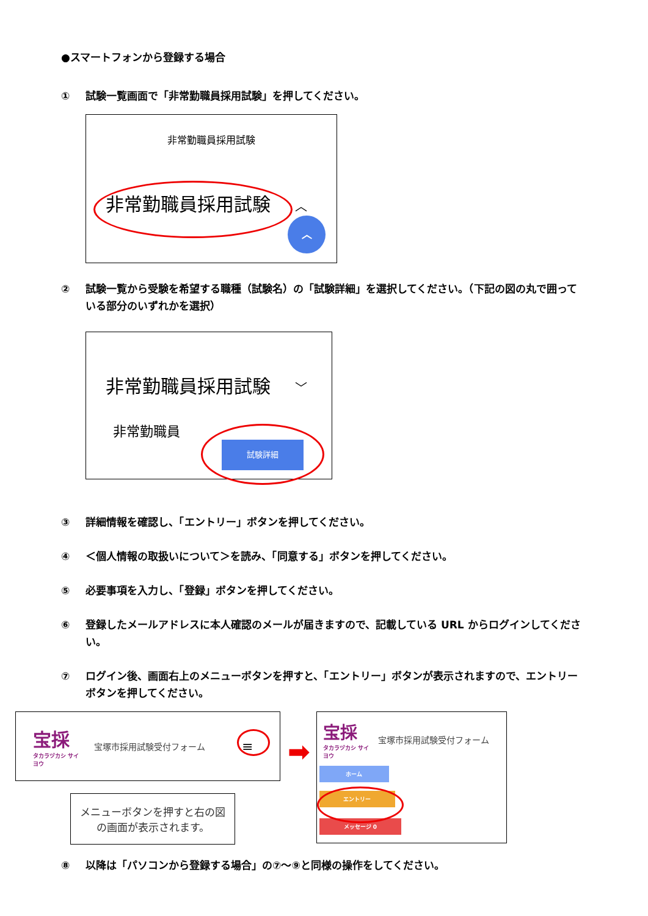●スマートフォンから登録する場合
① 試験一覧画面で「非常勤職員採用試験」を押してください。
非常勤職員採用試験
非常勤職員採用試験 ︿
︿
② 試験一覧から受験を希望する職種（試験名）の「試験詳細」を選択してください。（下記の図の丸で囲っている部分のいずれかを選択）
非常勤職員採用試験 ﹀
非常勤職員
試験詳細
③ 詳細情報を確認し、「エントリー」ボタンを押してください。
④ ＜個人情報の取扱いについて＞を読み、「同意する」ボタンを押してください。
⑤ 必要事項を入力し、「登録」ボタンを押してください。
⑥ 登録したメールアドレスに本人確認のメールが届きますので、記載している URL からログインしてください。
⑦ ログイン後、画面右上のメニューボタンを押すと、「エントリー」ボタンが表示されますので、エントリーボタンを押してください。
宝採
タカラヅカシ サイヨウ
宝塚市採用試験受付フォーム
≡
メニューボタンを押すと右の図の画面が表示されます。
➡
宝採
タカラヅカシ サイヨウ
宝塚市採用試験受付フォーム
ホーム
エントリー
メッセージ 0
⑧ 以降は「パソコンから登録する場合」の⑦～⑨と同様の操作をしてください。